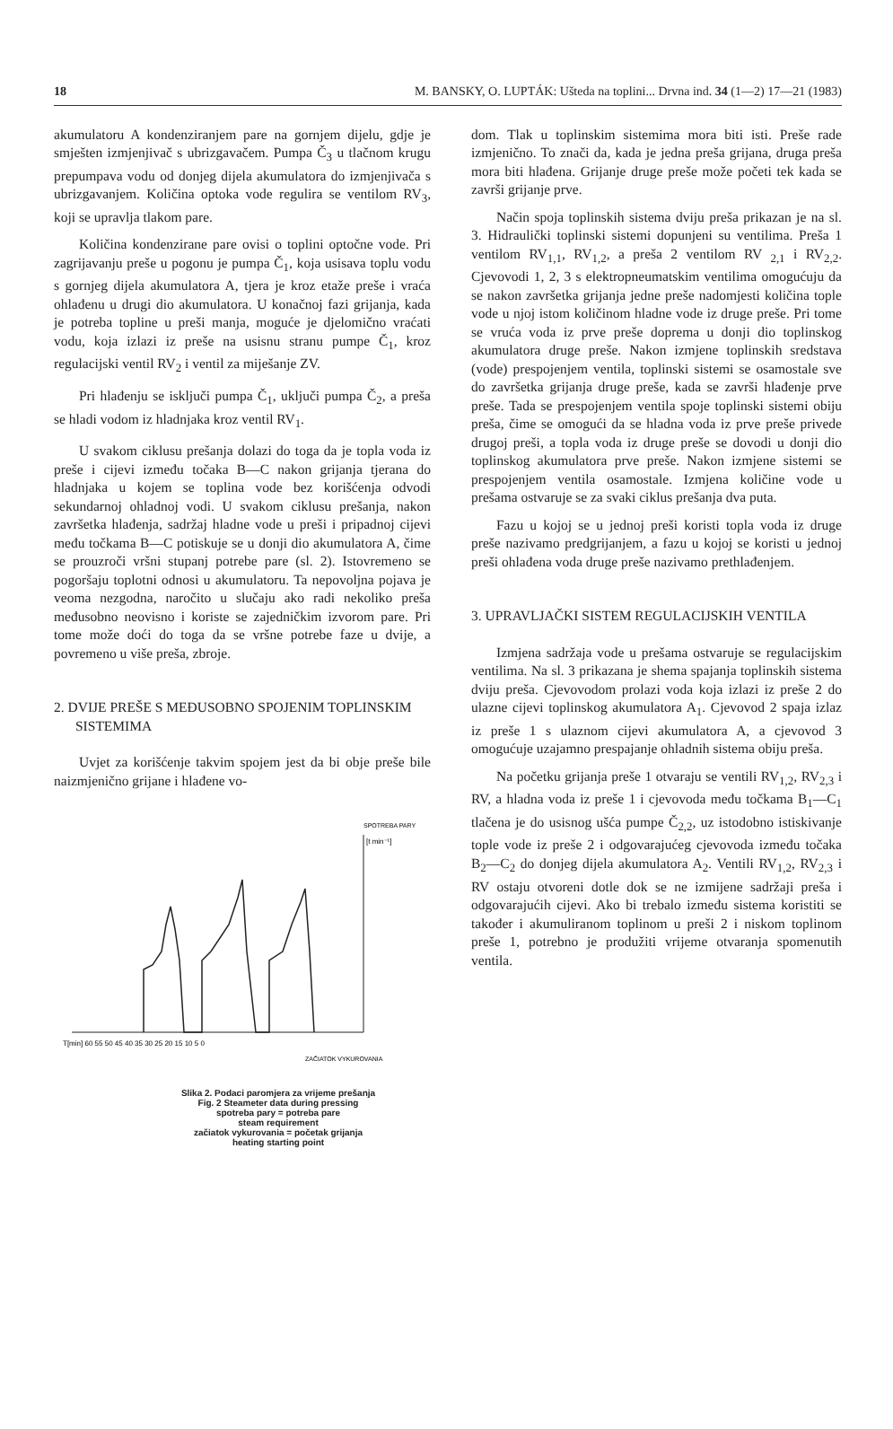18 M. BANSKY, O. LUPTÁK: Ušteda na toplini... Drvna ind. 34 (1—2) 17—21 (1983)
akumulatoru A kondenziranjem pare na gornjem dijelu, gdje je smješten izmjenjivač s ubrizgavačem. Pumpa Č<sub>3</sub> u tlačnom krugu prepumpava vodu od donjeg dijela akumulatora do izmjenjivača s ubrizgavanjem. Količina optoka vode regulira se ventilom RV<sub>3</sub>, koji se upravlja tlakom pare.
Količina kondenzirane pare ovisi o toplini optočne vode. Pri zagrijavanju preše u pogonu je pumpa Č<sub>1</sub>, koja usisava toplu vodu s gornjeg dijela akumulatora A, tjera je kroz etaže preše i vraća ohlađenu u drugi dio akumulatora. U konačnoj fazi grijanja, kada je potreba topline u preši manja, moguće je djelomično vraćati vodu, koja izlazi iz preše na usisnu stranu pumpe Č<sub>1</sub>, kroz regulacijski ventil RV<sub>2</sub> i ventil za miješanje ZV.
Pri hlađenju se isključi pumpa Č<sub>1</sub>, uključi pumpa Č<sub>2</sub>, a preša se hladi vodom iz hladnjaka kroz ventil RV<sub>1</sub>.
U svakom ciklusu prešanja dolazi do toga da je topla voda iz preše i cijevi između točaka B—C nakon grijanja tjerana do hladnjaka u kojem se toplina vode bez korišćenja odvodi sekundarnoj ohladnoj vodi. U svakom ciklusu prešanja, nakon završetka hlađenja, sadržaj hladne vode u preši i pripadnoj cijevi među točkama B—C potiskuje se u donji dio akumulatora A, čime se prouzroči vršni stupanj potrebe pare (sl. 2). Istovremeno se pogoršaju toplotni odnosi u akumulatoru. Ta nepovoljna pojava je veoma nezgodna, naročito u slučaju ako radi nekoliko preša međusobno neovisno i koriste se zajedničkim izvorom pare. Pri tome može doći do toga da se vršne potrebe faze u dvije, a povremeno u više preša, zbroje.
2. DVIJE PREŠE S MEĐUSOBNO SPOJENIM TOPLINSKIM SISTEMIMA
Uvjet za korišćenje takvim spojem jest da bi obje preše bile naizmjenično grijane i hlađene vo-
SPOTREBA PARY
[t min⁻¹]
T[min] 60 55 50 45 40 35 30 25 20 15 10 5 0
ZAČIATOK VYKUROVANIA
Slika 2. Podaci paromjera za vrijeme prešanja
Fig. 2 Steameter data during pressing
spotreba pary = potreba pare
steam requirement
začiatok vykurovania = početak grijanja
heating starting point
dom. Tlak u toplinskim sistemima mora biti isti. Preše rade izmjenično. To znači da, kada je jedna preša grijana, druga preša mora biti hlađena. Grijanje druge preše može početi tek kada se završi grijanje prve.
Način spoja toplinskih sistema dviju preša prikazan je na sl. 3. Hidraulički toplinski sistemi dopunjeni su ventilima. Preša 1 ventilom RV<sub>1,1</sub>, RV<sub>1,2</sub>, a preša 2 ventilom RV <sub>2,1</sub> i RV<sub>2,2</sub>. Cjevovodi 1, 2, 3 s elektropneumatskim ventilima omogućuju da se nakon završetka grijanja jedne preše nadomjesti količina tople vode u njoj istom količinom hladne vode iz druge preše. Pri tome se vruća voda iz prve preše doprema u donji dio toplinskog akumulatora druge preše. Nakon izmjene toplinskih sredstava (vode) prespojenjem ventila, toplinski sistemi se osamostale sve do završetka grijanja druge preše, kada se završi hlađenje prve preše. Tada se prespojenjem ventila spoje toplinski sistemi obiju preša, čime se omogući da se hladna voda iz prve preše privede drugoj preši, a topla voda iz druge preše se dovodi u donji dio toplinskog akumulatora prve preše. Nakon izmjene sistemi se prespojenjem ventila osamostale. Izmjena količine vode u prešama ostvaruje se za svaki ciklus prešanja dva puta.
Fazu u kojoj se u jednoj preši koristi topla voda iz druge preše nazivamo predgrijanjem, a fazu u kojoj se koristi u jednoj preši ohlađena voda druge preše nazivamo prethlađenjem.
3. UPRAVLJAČKI SISTEM REGULACIJSKIH VENTILA
Izmjena sadržaja vode u prešama ostvaruje se regulacijskim ventilima. Na sl. 3 prikazana je shema spajanja toplinskih sistema dviju preša. Cjevovodom prolazi voda koja izlazi iz preše 2 do ulazne cijevi toplinskog akumulatora A<sub>1</sub>. Cjevovod 2 spaja izlaz iz preše 1 s ulaznom cijevi akumulatora A, a cjevovod 3 omogućuje uzajamno prespajanje ohladnih sistema obiju preša.
Na početku grijanja preše 1 otvaraju se ventili RV<sub>1,2</sub>, RV<sub>2,3</sub> i RV, a hladna voda iz preše 1 i cjevovoda među točkama B<sub>1</sub>—C<sub>1</sub> tlačena je do usisnog ušća pumpe Č<sub>2,2</sub>, uz istodobno istiskivanje tople vode iz preše 2 i odgovarajućeg cjevovoda između točaka B<sub>2</sub>—C<sub>2</sub> do donjeg dijela akumulatora A<sub>2</sub>. Ventili RV<sub>1,2</sub>, RV<sub>2,3</sub> i RV ostaju otvoreni dotle dok se ne izmijene sadržaji preša i odgovarajućih cijevi. Ako bi trebalo između sistema koristiti se također i akumuliranom toplinom u preši 2 i niskom toplinom preše 1, potrebno je produžiti vrijeme otvaranja spomenutih ventila.